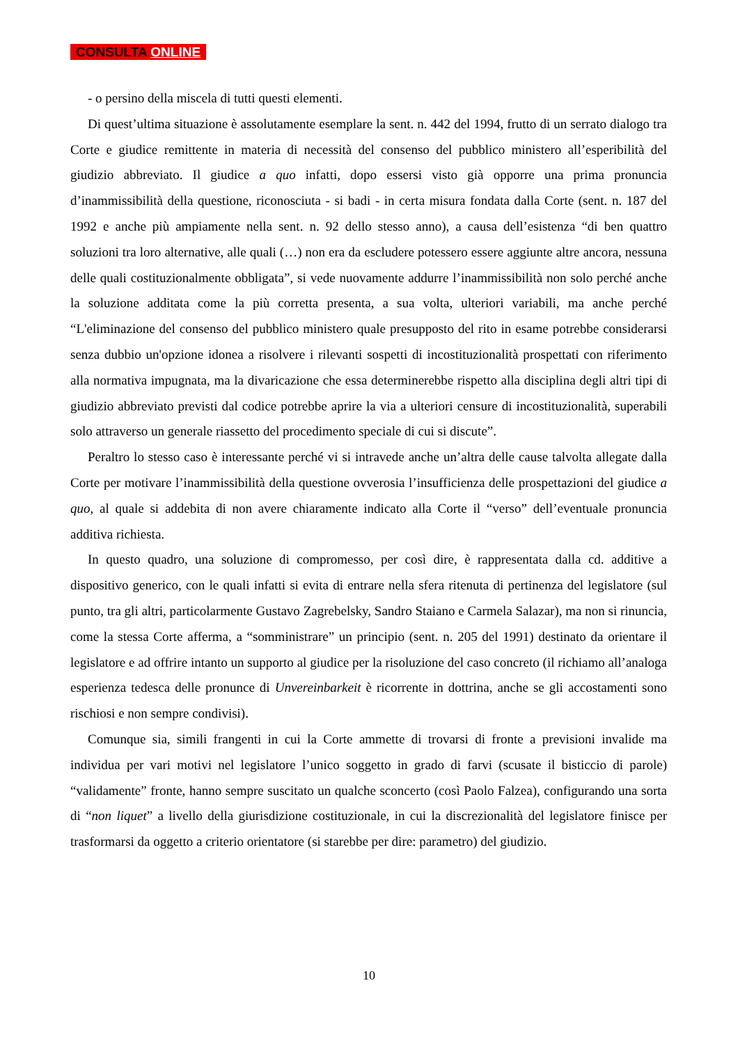CONSULTA ONLINE
- o persino della miscela di tutti questi elementi.
Di quest’ultima situazione è assolutamente esemplare la sent. n. 442 del 1994, frutto di un serrato dialogo tra Corte e giudice remittente in materia di necessità del consenso del pubblico ministero all’esperibilità del giudizio abbreviato. Il giudice a quo infatti, dopo essersi visto già opporre una prima pronuncia d’inammissibilità della questione, riconosciuta - si badi - in certa misura fondata dalla Corte (sent. n. 187 del 1992 e anche più ampiamente nella sent. n. 92 dello stesso anno), a causa dell’esistenza “di ben quattro soluzioni tra loro alternative, alle quali (…) non era da escludere potessero essere aggiunte altre ancora, nessuna delle quali costituzionalmente obbligata”, si vede nuovamente addurre l’inammissibilità non solo perché anche la soluzione additata come la più corretta presenta, a sua volta, ulteriori variabili, ma anche perché “L'eliminazione del consenso del pubblico ministero quale presupposto del rito in esame potrebbe considerarsi senza dubbio un'opzione idonea a risolvere i rilevanti sospetti di incostituzionalità prospettati con riferimento alla normativa impugnata, ma la divaricazione che essa determinerebbe rispetto alla disciplina degli altri tipi di giudizio abbreviato previsti dal codice potrebbe aprire la via a ulteriori censure di incostituzionalità, superabili solo attraverso un generale riassetto del procedimento speciale di cui si discute”.
Peraltro lo stesso caso è interessante perché vi si intravede anche un’altra delle cause talvolta allegate dalla Corte per motivare l’inammissibilità della questione ovverosia l’insufficienza delle prospettazioni del giudice a quo, al quale si addebita di non avere chiaramente indicato alla Corte il “verso” dell’eventuale pronuncia additiva richiesta.
In questo quadro, una soluzione di compromesso, per così dire, è rappresentata dalla cd. additive a dispositivo generico, con le quali infatti si evita di entrare nella sfera ritenuta di pertinenza del legislatore (sul punto, tra gli altri, particolarmente Gustavo Zagrebelsky, Sandro Staiano e Carmela Salazar), ma non si rinuncia, come la stessa Corte afferma, a “somministrare” un principio (sent. n. 205 del 1991) destinato da orientare il legislatore e ad offrire intanto un supporto al giudice per la risoluzione del caso concreto (il richiamo all’analoga esperienza tedesca delle pronunce di Unvereinbarkeit è ricorrente in dottrina, anche se gli accostamenti sono rischiosi e non sempre condivisi).
Comunque sia, simili frangenti in cui la Corte ammette di trovarsi di fronte a previsioni invalide ma individua per vari motivi nel legislatore l’unico soggetto in grado di farvi (scusate il bisticcio di parole) “validamente” fronte, hanno sempre suscitato un qualche sconcerto (così Paolo Falzea), configurando una sorta di “non liquet” a livello della giurisdizione costituzionale, in cui la discrezionalità del legislatore finisce per trasformarsi da oggetto a criterio orientatore (si starebbe per dire: parametro) del giudizio.
10